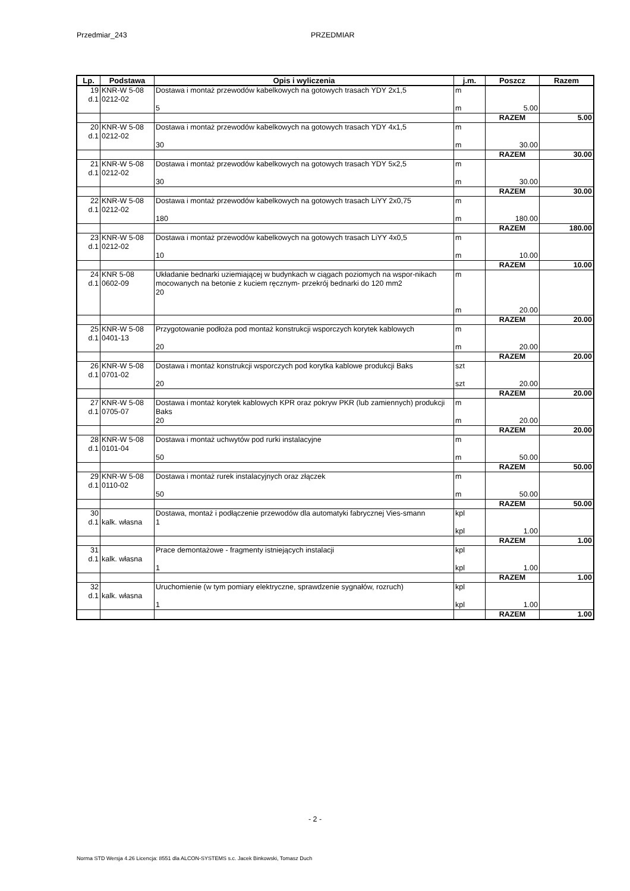Przedmiar_243 PRZEDMIAR
| Lp. | Podstawa | Opis i wyliczenia | j.m. | Poszcz | Razem |
| --- | --- | --- | --- | --- | --- |
| 19 d.1 | KNR-W 5-08 0212-02 | Dostawa i montaż przewodów kabelkowych na gotowych trasach YDY 2x1,5 5 | m m | 5.00 | |
| | | | | RAZEM | 5.00 |
| 20 d.1 | KNR-W 5-08 0212-02 | Dostawa i montaż przewodów kabelkowych na gotowych trasach YDY 4x1,5 30 | m m | 30.00 | |
| | | | | RAZEM | 30.00 |
| 21 d.1 | KNR-W 5-08 0212-02 | Dostawa i montaż przewodów kabelkowych na gotowych trasach YDY 5x2,5 30 | m m | 30.00 | |
| | | | | RAZEM | 30.00 |
| 22 d.1 | KNR-W 5-08 0212-02 | Dostawa i montaż przewodów kabelkowych na gotowych trasach LiYY 2x0,75 180 | m m | 180.00 | |
| | | | | RAZEM | 180.00 |
| 23 d.1 | KNR-W 5-08 0212-02 | Dostawa i montaż przewodów kabelkowych na gotowych trasach LiYY 4x0,5 10 | m m | 10.00 | |
| | | | | RAZEM | 10.00 |
| 24 d.1 | KNR 5-08 0602-09 | Układanie bednarki uziemiającej w budynkach w ciągach poziomych na wspor-nikach mocowanych na betonie z kuciem ręcznym- przekrój bednarki do 120 mm2 20 | m m | 20.00 | |
| | | | | RAZEM | 20.00 |
| 25 d.1 | KNR-W 5-08 0401-13 | Przygotowanie podłoża pod montaż konstrukcji wsporczych korytek kablowych 20 | m m | 20.00 | |
| | | | | RAZEM | 20.00 |
| 26 d.1 | KNR-W 5-08 0701-02 | Dostawa i montaż konstrukcji wsporczych pod korytka kablowe produkcji Baks 20 | szt szt | 20.00 | |
| | | | | RAZEM | 20.00 |
| 27 d.1 | KNR-W 5-08 0705-07 | Dostawa i montaż korytek kablowych KPR oraz pokryw PKR (lub zamiennych) produkcji Baks 20 | m m | 20.00 | |
| | | | | RAZEM | 20.00 |
| 28 d.1 | KNR-W 5-08 0101-04 | Dostawa i montaż uchwytów pod rurki instalacyjne 50 | m m | 50.00 | |
| | | | | RAZEM | 50.00 |
| 29 d.1 | KNR-W 5-08 0110-02 | Dostawa i montaż rurek instalacyjnych oraz złączek 50 | m m | 50.00 | |
| | | | | RAZEM | 50.00 |
| 30 d.1 | kalk. własna | Dostawa, montaż i podłączenie przewodów dla automatyki fabrycznej Vies-smann 1 | kpl kpl | 1.00 | |
| | | | | RAZEM | 1.00 |
| 31 d.1 | kalk. własna | Prace demontażowe - fragmenty istniejących instalacji 1 | kpl kpl | 1.00 | |
| | | | | RAZEM | 1.00 |
| 32 d.1 | kalk. własna | Uruchomienie (w tym pomiary elektryczne, sprawdzenie sygnałów, rozruch) 1 | kpl kpl | 1.00 | |
| | | | | RAZEM | 1.00 |
- 2 -
Norma STD Wersja 4.26 Licencja: 8551 dla ALCON-SYSTEMS s.c. Jacek Binkowski, Tomasz Duch